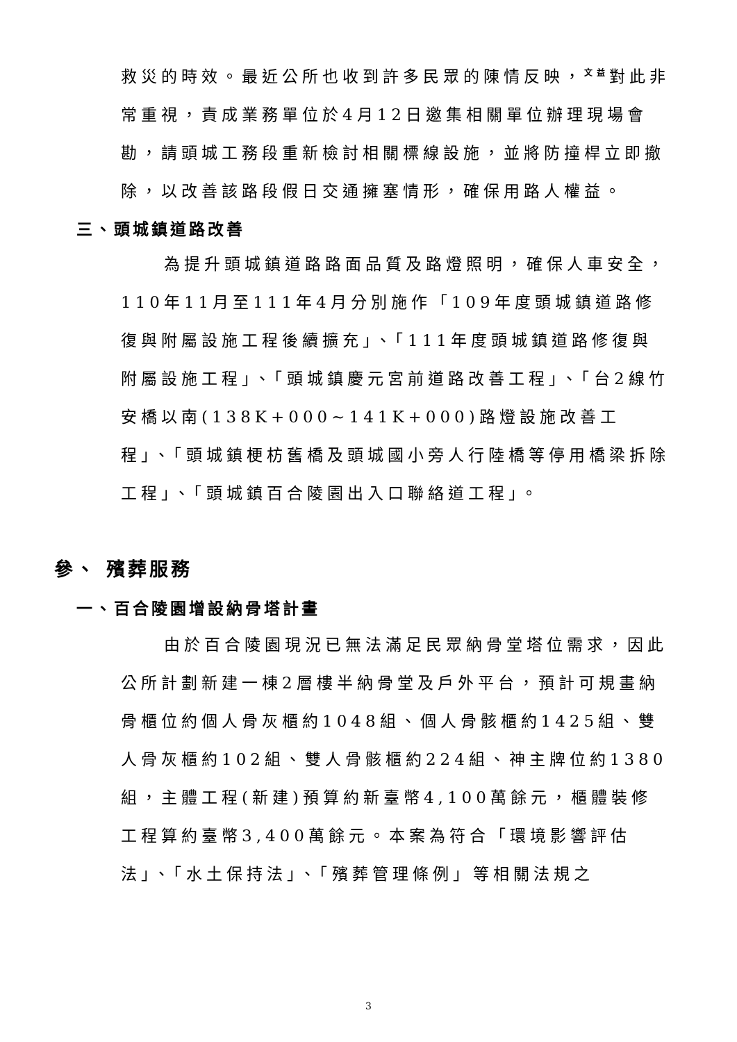救災的時效。最近公所也收到許多民眾的陳情反映，<sup>文益</sup>對此非常重視，責成業務單位於4月12日邀集相關單位辦理現場會勘，請頭城工務段重新檢討相關標線設施，並將防撞桿立即撤除，以改善該路段假日交通擁塞情形，確保用路人權益。
三、頭城鎮道路改善
為提升頭城鎮道路路面品質及路燈照明，確保人車安全，110年11月至111年4月分別施作「109年度頭城鎮道路修復與附屬設施工程後續擴充」、「111年度頭城鎮道路修復與附屬設施工程」、「頭城鎮慶元宮前道路改善工程」、「台2線竹安橋以南(138K+000~141K+000)路燈設施改善工程」、「頭城鎮梗枋舊橋及頭城國小旁人行陸橋等停用橋梁拆除工程」、「頭城鎮百合陵園出入口聯絡道工程」。
參、 殯葬服務
一、百合陵園增設納骨塔計畫
由於百合陵園現況已無法滿足民眾納骨堂塔位需求，因此公所計劃新建一棟2層樓半納骨堂及戶外平台，預計可規畫納骨櫃位約個人骨灰櫃約1048組、個人骨骸櫃約1425組、雙人骨灰櫃約102組、雙人骨骸櫃約224組、神主牌位約1380組，主體工程(新建)預算約新臺幣4,100萬餘元，櫃體裝修工程算約臺幣3,400萬餘元。本案為符合「環境影響評估法」、「水土保持法」、「殯葬管理條例」等相關法規之
3